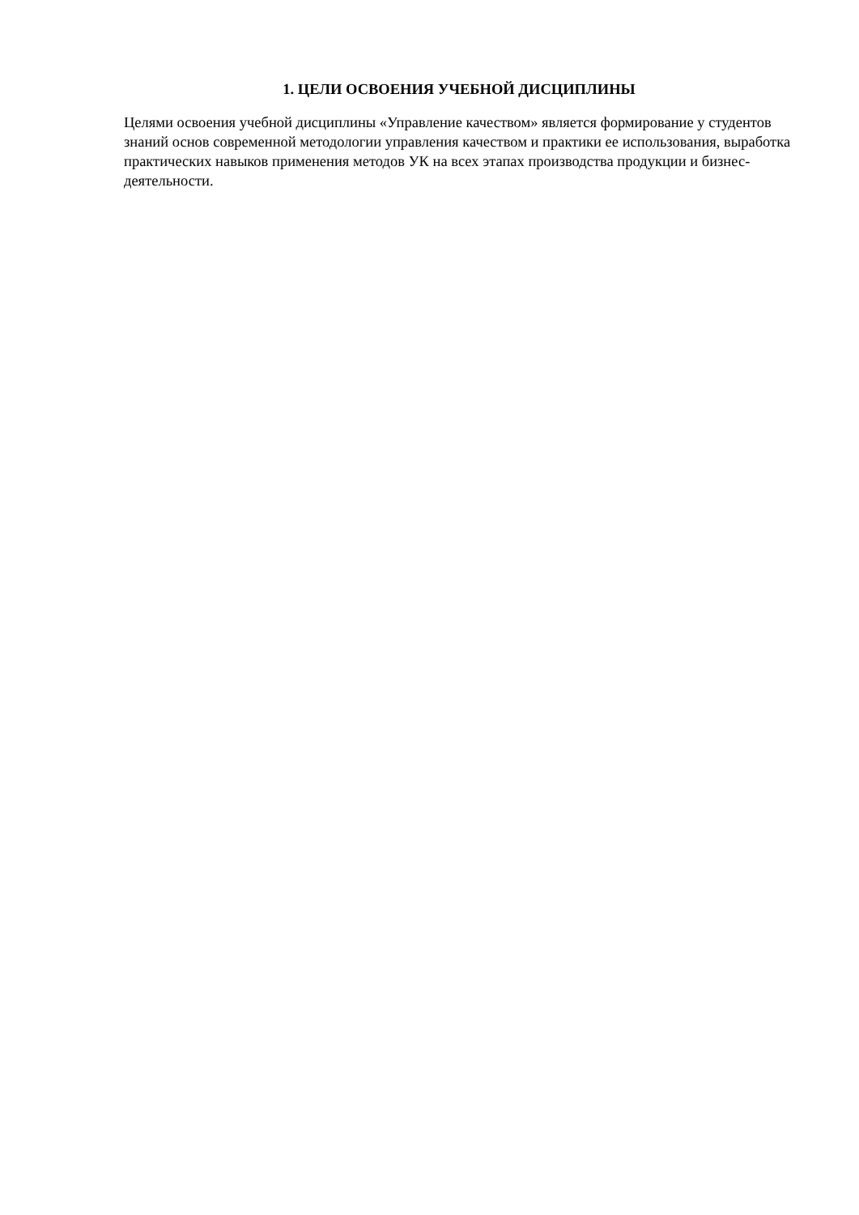1. ЦЕЛИ ОСВОЕНИЯ УЧЕБНОЙ ДИСЦИПЛИНЫ
Целями освоения учебной дисциплины «Управление качеством» является формирование у студентов знаний основ современной методологии управления качеством и практики ее использования, выработка практических навыков применения методов УК на всех этапах производства продукции и бизнес-деятельности.